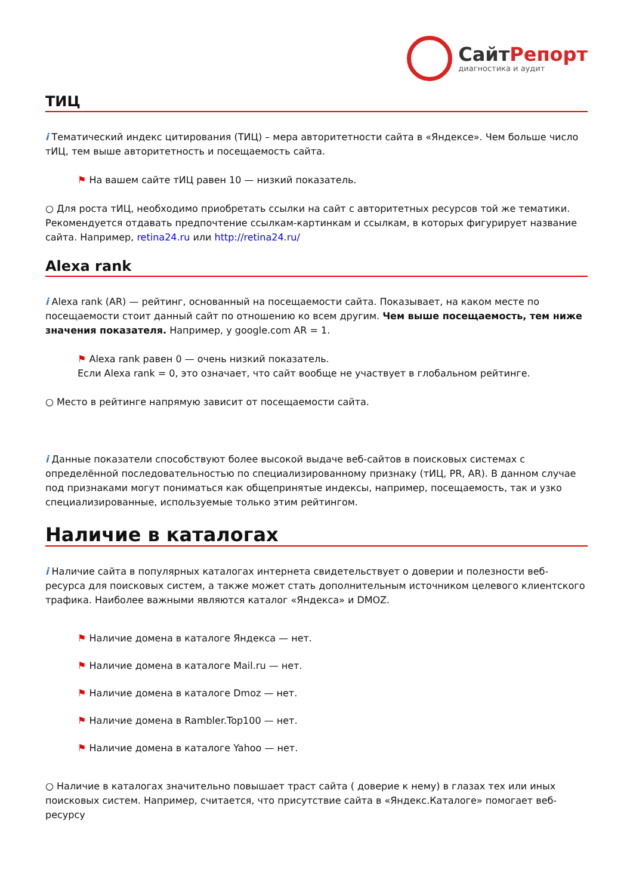СайтРепорт
диагностика и аудит
ТИЦ
i Тематический индекс цитирования (ТИЦ) – мера авторитетности сайта в «Яндексе». Чем больше число тИЦ, тем выше авторитетность и посещаемость сайта.
⚑ На вашем сайте тИЦ равен 10 — низкий показатель.
○ Для роста тИЦ, необходимо приобретать ссылки на сайт с авторитетных ресурсов той же тематики. Рекомендуется отдавать предпочтение ссылкам-картинкам и ссылкам, в которых фигурирует название сайта. Например, retina24.ru или http://retina24.ru/
Alexa rank
i Alexa rank (AR) — рейтинг, основанный на посещаемости сайта. Показывает, на каком месте по посещаемости стоит данный сайт по отношению ко всем другим. Чем выше посещаемость, тем ниже значения показателя. Например, у google.com AR = 1.
⚑ Alexa rank равен 0 — очень низкий показатель.
Если Alexa rank = 0, это означает, что сайт вообще не участвует в глобальном рейтинге.
○ Место в рейтинге напрямую зависит от посещаемости сайта.
i Данные показатели способствуют более высокой выдаче веб-сайтов в поисковых системах с определённой последовательностью по специализированному признаку (тИЦ, PR, AR). В данном случае под признаками могут пониматься как общепринятые индексы, например, посещаемость, так и узко специализированные, используемые только этим рейтингом.
Наличие в каталогах
i Наличие сайта в популярных каталогах интернета свидетельствует о доверии и полезности веб-ресурса для поисковых систем, а также может стать дополнительным источником целевого клиентского трафика. Наиболее важными являются каталог «Яндекса» и DMOZ.
⚑ Наличие домена в каталоге Яндекса — нет.
⚑ Наличие домена в каталоге Mail.ru — нет.
⚑ Наличие домена в каталоге Dmoz — нет.
⚑ Наличие домена в Rambler.Top100 — нет.
⚑ Наличие домена в каталоге Yahoo — нет.
○ Наличие в каталогах значительно повышает траст сайта ( доверие к нему) в глазах тех или иных поисковых систем. Например, считается, что присутствие сайта в «Яндекс.Каталоге» помогает веб-ресурсу